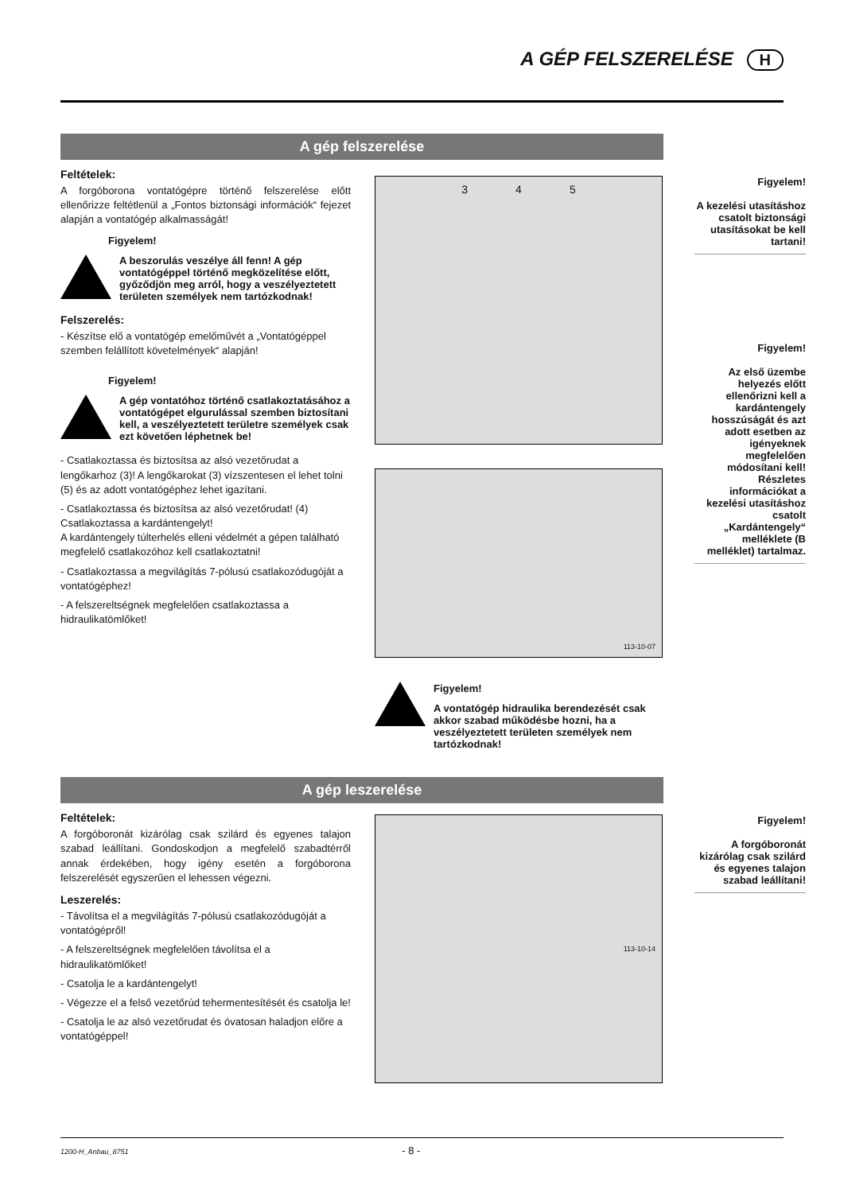A GÉP FELSZERELÉSE H
A gép felszerelése
Feltételek:
A forgóborona vontatógépre történő felszerelése előtt ellenőrizze feltétlenül a „Fontos biztonsági információk“ fejezet alapján a vontatógép alkalmasságát!
Figyelem!
A beszorulás veszélye áll fenn! A gép vontatógéppel történő megközelítése előtt, győződjön meg arról, hogy a veszélyeztetett területen személyek nem tartózkodnak!
Felszerelés:
- Készítse elő a vontatógép emelőművét a „Vontatógéppel szemben felállított követelmények“ alapján!
Figyelem!
A gép vontatóhoz történő csatlakoztatásához a vontatógépet elgurulással szemben biztosítani kell, a veszélyeztetett területre személyek csak ezt követően léphetnek be!
- Csatlakoztassa és biztosítsa az alsó vezetőrudat a lengőkarhoz (3)! A lengőkarokat (3) vízszentesen el lehet tolni (5) és az adott vontatógéphez lehet igazítani.
- Csatlakoztassa és biztosítsa az alsó vezetőrudat! (4)
Csatlakoztassa a kardántengelyt!
A kardántengely túlterhelés elleni védelmét a gépen található megfelelő csatlakozóhoz kell csatlakoztatni!
- Csatlakoztassa a megvilágítás 7-pólusú csatlakozódugóját a vontatógéphez!
- A felszereltségnek megfelelően csatlakoztassa a hidraulikatömlőket!
3 4 5
113-10-07
Figyelem!
A vontatógép hidraulika berendezését csak akkor szabad működésbe hozni, ha a veszélyeztetett területen személyek nem tartózkodnak!
Figyelem!
A kezelési utasításhoz csatolt biztonsági utasításokat be kell tartani!
Figyelem!
Az első üzembe helyezés előtt ellenőrizni kell a kardántengely hosszúságát és azt adott esetben az igényeknek megfelelően módosítani kell! Részletes információkat a kezelési utasításhoz csatolt „Kardántengely“ melléklete (B melléklet) tartalmaz.
A gép leszerelése
Feltételek:
A forgóboronát kizárólag csak szilárd és egyenes talajon szabad leállítani. Gondoskodjon a megfelelő szabadtérről annak érdekében, hogy igény esetén a forgóborona felszerelését egyszerűen el lehessen végezni.
Leszerelés:
- Távolítsa el a megvilágítás 7-pólusú csatlakozódugóját a vontatógépről!
- A felszereltségnek megfelelően távolítsa el a hidraulikatömlőket!
- Csatolja le a kardántengelyt!
- Végezze el a felső vezetőrúd tehermentesítését és csatolja le!
- Csatolja le az alsó vezetőrudat és óvatosan haladjon előre a vontatógéppel!
113-10-14
Figyelem!
A forgóboronát kizárólag csak szilárd és egyenes talajon szabad leállítani!
1200-H_Anbau_8751 - 8 -